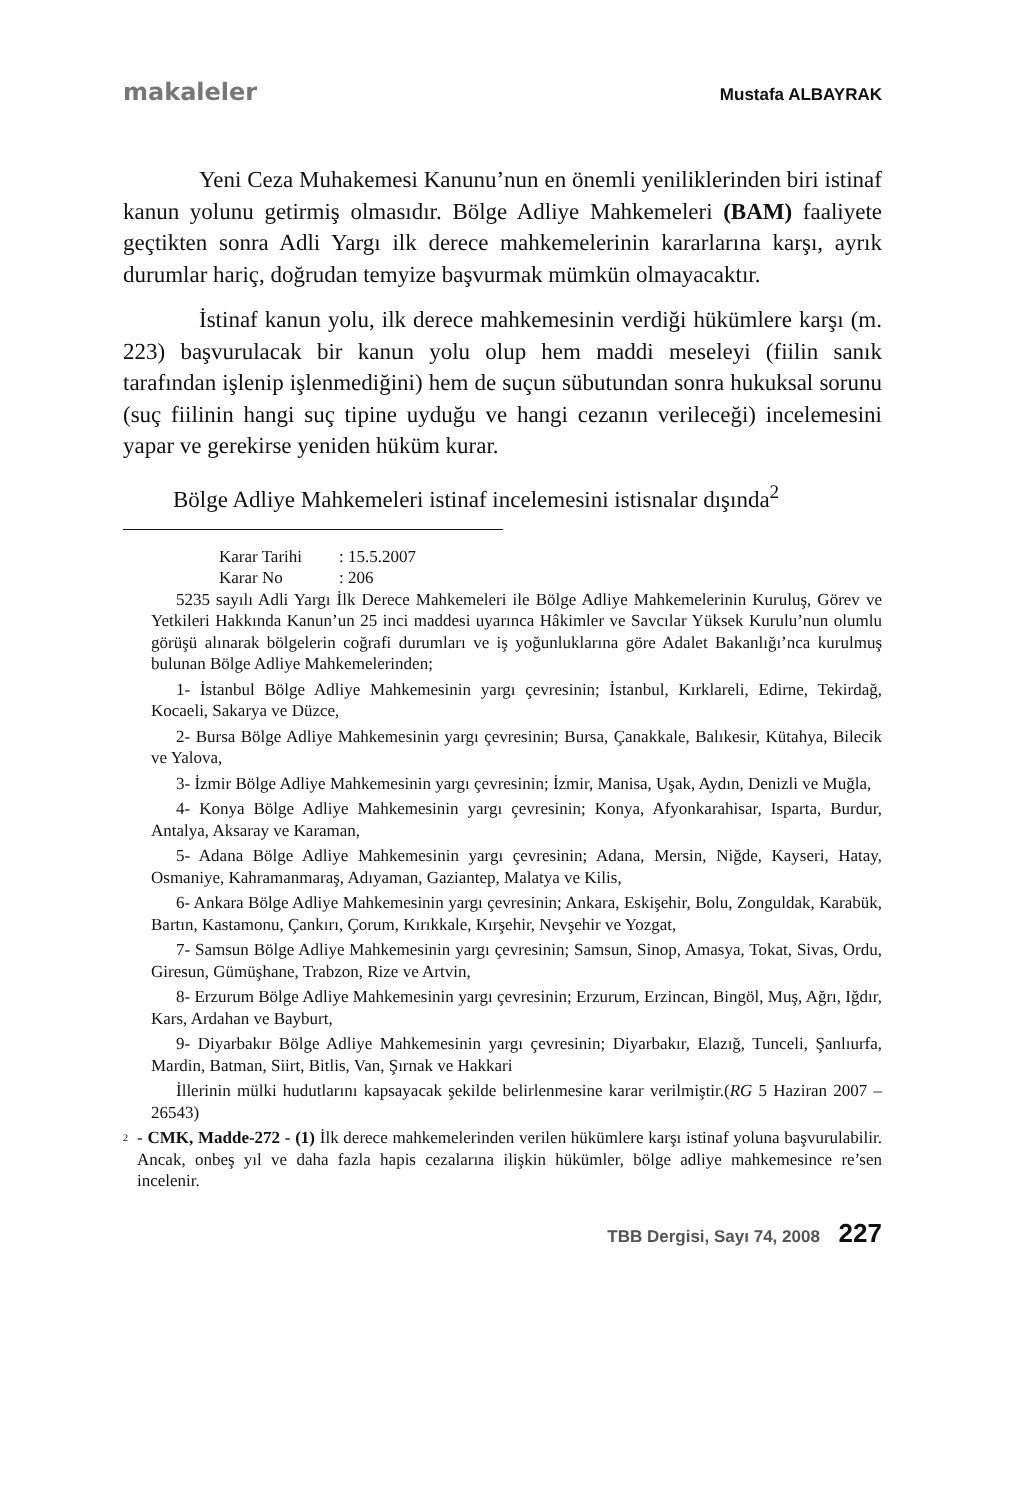makaleler Mustafa ALBAYRAK
Yeni Ceza Muhakemesi Kanunu’nun en önemli yeniliklerinden biri istinaf kanun yolunu getirmiş olmasıdır. Bölge Adliye Mahkemeleri (BAM) faaliyete geçtikten sonra Adli Yargı ilk derece mahkemelerinin kararlarına karşı, ayrık durumlar hariç, doğrudan temyize başvurmak mümkün olmayacaktır.
İstinaf kanun yolu, ilk derece mahkemesinin verdiği hükümlere karşı (m. 223) başvurulacak bir kanun yolu olup hem maddi meseleyi (fiilin sanık tarafından işlenip işlenmediğini) hem de suçun sübutundan sonra hukuksal sorunu (suç fiilinin hangi suç tipine uyduğu ve hangi cezanın verileceği) incelemesini yapar ve gerekirse yeniden hüküm kurar.
Bölge Adliye Mahkemeleri istinaf incelemesini istisnalar dışında<sup>2</sup>
Karar Tarihi: 15.5.2007
Karar No: 206
5235 sayılı Adli Yargı İlk Derece Mahkemeleri ile Bölge Adliye Mahkemelerinin Kuruluş, Görev ve Yetkileri Hakkında Kanun’un 25 inci maddesi uyarınca Hâkimler ve Savcılar Yüksek Kurulu’nun olumlu görüşü alınarak bölgelerin coğrafi durumları ve iş yoğunluklarına göre Adalet Bakanlığı’nca kurulmuş bulunan Bölge Adliye Mahkemelerinden;
1- İstanbul Bölge Adliye Mahkemesinin yargı çevresinin; İstanbul, Kırklareli, Edirne, Tekirdağ, Kocaeli, Sakarya ve Düzce,
2- Bursa Bölge Adliye Mahkemesinin yargı çevresinin; Bursa, Çanakkale, Balıkesir, Kütahya, Bilecik ve Yalova,
3- İzmir Bölge Adliye Mahkemesinin yargı çevresinin; İzmir, Manisa, Uşak, Aydın, Denizli ve Muğla,
4- Konya Bölge Adliye Mahkemesinin yargı çevresinin; Konya, Afyonkarahisar, Isparta, Burdur, Antalya, Aksaray ve Karaman,
5- Adana Bölge Adliye Mahkemesinin yargı çevresinin; Adana, Mersin, Niğde, Kayseri, Hatay, Osmaniye, Kahramanmaraş, Adıyaman, Gaziantep, Malatya ve Kilis,
6- Ankara Bölge Adliye Mahkemesinin yargı çevresinin; Ankara, Eskişehir, Bolu, Zonguldak, Karabük, Bartın, Kastamonu, Çankırı, Çorum, Kırıkkale, Kırşehir, Nevşehir ve Yozgat,
7- Samsun Bölge Adliye Mahkemesinin yargı çevresinin; Samsun, Sinop, Amasya, Tokat, Sivas, Ordu, Giresun, Gümüşhane, Trabzon, Rize ve Artvin,
8- Erzurum Bölge Adliye Mahkemesinin yargı çevresinin; Erzurum, Erzincan, Bingöl, Muş, Ağrı, Iğdır, Kars, Ardahan ve Bayburt,
9- Diyarbakır Bölge Adliye Mahkemesinin yargı çevresinin; Diyarbakır, Elazığ, Tunceli, Şanlıurfa, Mardin, Batman, Siirt, Bitlis, Van, Şırnak ve Hakkari
İllerinin mülki hudutlarını kapsayacak şekilde belirlenmesine karar verilmiştir.(RG 5 Haziran 2007 – 26543)
<sup>2</sup>
- CMK, Madde-272 - (1) İlk derece mahkemelerinden verilen hükümlere karşı istinaf yoluna başvurulabilir. Ancak, onbeş yıl ve daha fazla hapis cezalarına ilişkin hükümler, bölge adliye mahkemesince re’sen incelenir.
TBB Dergisi, Sayı 74, 2008 227